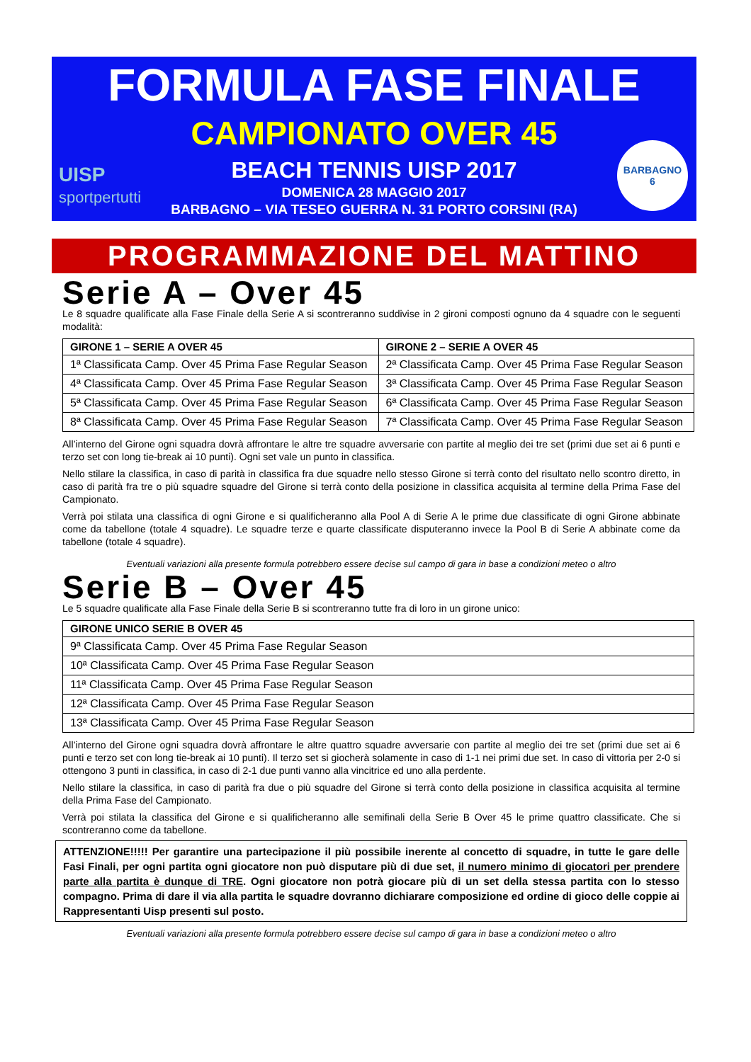FORMULA FASE FINALE
CAMPIONATO OVER 45
BEACH TENNIS UISP 2017
DOMENICA 28 MAGGIO 2017
BARBAGNO – VIA TESEO GUERRA N. 31 PORTO CORSINI (RA)
UISP
sportpertutti
BARBAGNO
6
PROGRAMMAZIONE DEL MATTINO
Serie A – Over 45
Le 8 squadre qualificate alla Fase Finale della Serie A si scontreranno suddivise in 2 gironi composti ognuno da 4 squadre con le seguenti modalità:
| GIRONE 1 – SERIE A OVER 45 | GIRONE 2 – SERIE A OVER 45 |
| --- | --- |
| 1ª Classificata Camp. Over 45 Prima Fase Regular Season | 2ª Classificata Camp. Over 45 Prima Fase Regular Season |
| 4ª Classificata Camp. Over 45 Prima Fase Regular Season | 3ª Classificata Camp. Over 45 Prima Fase Regular Season |
| 5ª Classificata Camp. Over 45 Prima Fase Regular Season | 6ª Classificata Camp. Over 45 Prima Fase Regular Season |
| 8ª Classificata Camp. Over 45 Prima Fase Regular Season | 7ª Classificata Camp. Over 45 Prima Fase Regular Season |
All’interno del Girone ogni squadra dovrà affrontare le altre tre squadre avversarie con partite al meglio dei tre set (primi due set ai 6 punti e terzo set con long tie-break ai 10 punti). Ogni set vale un punto in classifica.
Nello stilare la classifica, in caso di parità in classifica fra due squadre nello stesso Girone si terrà conto del risultato nello scontro diretto, in caso di parità fra tre o più squadre squadre del Girone si terrà conto della posizione in classifica acquisita al termine della Prima Fase del Campionato.
Verrà poi stilata una classifica di ogni Girone e si qualificheranno alla Pool A di Serie A le prime due classificate di ogni Girone abbinate come da tabellone (totale 4 squadre). Le squadre terze e quarte classificate disputeranno invece la Pool B di Serie A abbinate come da tabellone (totale 4 squadre).
Eventuali variazioni alla presente formula potrebbero essere decise sul campo di gara in base a condizioni meteo o altro
Serie B – Over 45
Le 5 squadre qualificate alla Fase Finale della Serie B si scontreranno tutte fra di loro in un girone unico:
| GIRONE UNICO SERIE B OVER 45 |
| --- |
| 9ª Classificata Camp. Over 45 Prima Fase Regular Season |
| 10ª Classificata Camp. Over 45 Prima Fase Regular Season |
| 11ª Classificata Camp. Over 45 Prima Fase Regular Season |
| 12ª Classificata Camp. Over 45 Prima Fase Regular Season |
| 13ª Classificata Camp. Over 45 Prima Fase Regular Season |
All’interno del Girone ogni squadra dovrà affrontare le altre quattro squadre avversarie con partite al meglio dei tre set (primi due set ai 6 punti e terzo set con long tie-break ai 10 punti). Il terzo set si giocherà solamente in caso di 1-1 nei primi due set. In caso di vittoria per 2-0 si ottengono 3 punti in classifica, in caso di 2-1 due punti vanno alla vincitrice ed uno alla perdente.
Nello stilare la classifica, in caso di parità fra due o più squadre del Girone si terrà conto della posizione in classifica acquisita al termine della Prima Fase del Campionato.
Verrà poi stilata la classifica del Girone e si qualificheranno alle semifinali della Serie B Over 45 le prime quattro classificate. Che si scontreranno come da tabellone.
ATTENZIONE!!!!! Per garantire una partecipazione il più possibile inerente al concetto di squadre, in tutte le gare delle Fasi Finali, per ogni partita ogni giocatore non può disputare più di due set, il numero minimo di giocatori per prendere parte alla partita è dunque di TRE. Ogni giocatore non potrà giocare più di un set della stessa partita con lo stesso compagno. Prima di dare il via alla partita le squadre dovranno dichiarare composizione ed ordine di gioco delle coppie ai Rappresentanti Uisp presenti sul posto.
Eventuali variazioni alla presente formula potrebbero essere decise sul campo di gara in base a condizioni meteo o altro